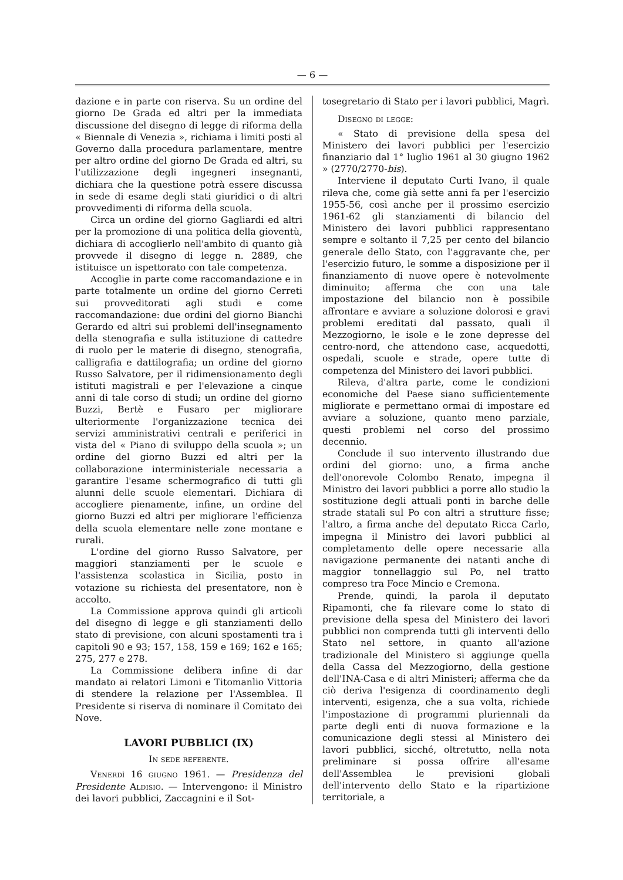— 6 —
dazione e in parte con riserva. Su un ordine del giorno De Grada ed altri per la immediata discussione del disegno di legge di riforma della « Biennale di Venezia », richiama i limiti posti al Governo dalla procedura parlamentare, mentre per altro ordine del giorno De Grada ed altri, su l'utilizzazione degli ingegneri insegnanti, dichiara che la questione potrà essere discussa in sede di esame degli stati giuridici o di altri provvedimenti di riforma della scuola.
Circa un ordine del giorno Gagliardi ed altri per la promozione di una politica della gioventù, dichiara di accoglierlo nell'ambito di quanto già provvede il disegno di legge n. 2889, che istituisce un ispettorato con tale competenza.
Accoglie in parte come raccomandazione e in parte totalmente un ordine del giorno Cerreti sui provveditorati agli studi e come raccomandazione: due ordini del giorno Bianchi Gerardo ed altri sui problemi dell'insegnamento della stenografia e sulla istituzione di cattedre di ruolo per le materie di disegno, stenografia, calligrafia e dattilografia; un ordine del giorno Russo Salvatore, per il ridimensionamento degli istituti magistrali e per l'elevazione a cinque anni di tale corso di studi; un ordine del giorno Buzzi, Bertè e Fusaro per migliorare ulteriormente l'organizzazione tecnica dei servizi amministrativi centrali e periferici in vista del « Piano di sviluppo della scuola »; un ordine del giorno Buzzi ed altri per la collaborazione interministeriale necessaria a garantire l'esame schermografico di tutti gli alunni delle scuole elementari. Dichiara di accogliere pienamente, infine, un ordine del giorno Buzzi ed altri per migliorare l'efficienza della scuola elementare nelle zone montane e rurali.
L'ordine del giorno Russo Salvatore, per maggiori stanziamenti per le scuole e l'assistenza scolastica in Sicilia, posto in votazione su richiesta del presentatore, non è accolto.
La Commissione approva quindi gli articoli del disegno di legge e gli stanziamenti dello stato di previsione, con alcuni spostamenti tra i capitoli 90 e 93; 157, 158, 159 e 169; 162 e 165; 275, 277 e 278.
La Commissione delibera infine di dar mandato ai relatori Limoni e Titomanlio Vittoria di stendere la relazione per l'Assemblea. Il Presidente si riserva di nominare il Comitato dei Nove.
LAVORI PUBBLICI (IX)
In sede referente.
Venerdì 16 giugno 1961. — Presidenza del Presidente Aldisio. — Intervengono: il Ministro dei lavori pubblici, Zaccagnini e il Sot-
tosegretario di Stato per i lavori pubblici, Magrì.
Disegno di legge:
« Stato di previsione della spesa del Ministero dei lavori pubblici per l'esercizio finanziario dal 1° luglio 1961 al 30 giugno 1962 » (2770/2770-bis).
Interviene il deputato Curti Ivano, il quale rileva che, come già sette anni fa per l'esercizio 1955-56, così anche per il prossimo esercizio 1961-62 gli stanziamenti di bilancio del Ministero dei lavori pubblici rappresentano sempre e soltanto il 7,25 per cento del bilancio generale dello Stato, con l'aggravante che, per l'esercizio futuro, le somme a disposizione per il finanziamento di nuove opere è notevolmente diminuito; afferma che con una tale impostazione del bilancio non è possibile affrontare e avviare a soluzione dolorosi e gravi problemi ereditati dal passato, quali il Mezzogiorno, le isole e le zone depresse del centro-nord, che attendono case, acquedotti, ospedali, scuole e strade, opere tutte di competenza del Ministero dei lavori pubblici.
Rileva, d'altra parte, come le condizioni economiche del Paese siano sufficientemente migliorate e permettano ormai di impostare ed avviare a soluzione, quanto meno parziale, questi problemi nel corso del prossimo decennio.
Conclude il suo intervento illustrando due ordini del giorno: uno, a firma anche dell'onorevole Colombo Renato, impegna il Ministro dei lavori pubblici a porre allo studio la sostituzione degli attuali ponti in barche delle strade statali sul Po con altri a strutture fisse; l'altro, a firma anche del deputato Ricca Carlo, impegna il Ministro dei lavori pubblici al completamento delle opere necessarie alla navigazione permanente dei natanti anche di maggior tonnellaggio sul Po, nel tratto compreso tra Foce Mincio e Cremona.
Prende, quindi, la parola il deputato Ripamonti, che fa rilevare come lo stato di previsione della spesa del Ministero dei lavori pubblici non comprenda tutti gli interventi dello Stato nel settore, in quanto all'azione tradizionale del Ministero si aggiunge quella della Cassa del Mezzogiorno, della gestione dell'INA-Casa e di altri Ministeri; afferma che da ciò deriva l'esigenza di coordinamento degli interventi, esigenza, che a sua volta, richiede l'impostazione di programmi pluriennali da parte degli enti di nuova formazione e la comunicazione degli stessi al Ministero dei lavori pubblici, sicché, oltretutto, nella nota preliminare si possa offrire all'esame dell'Assemblea le previsioni globali dell'intervento dello Stato e la ripartizione territoriale, a